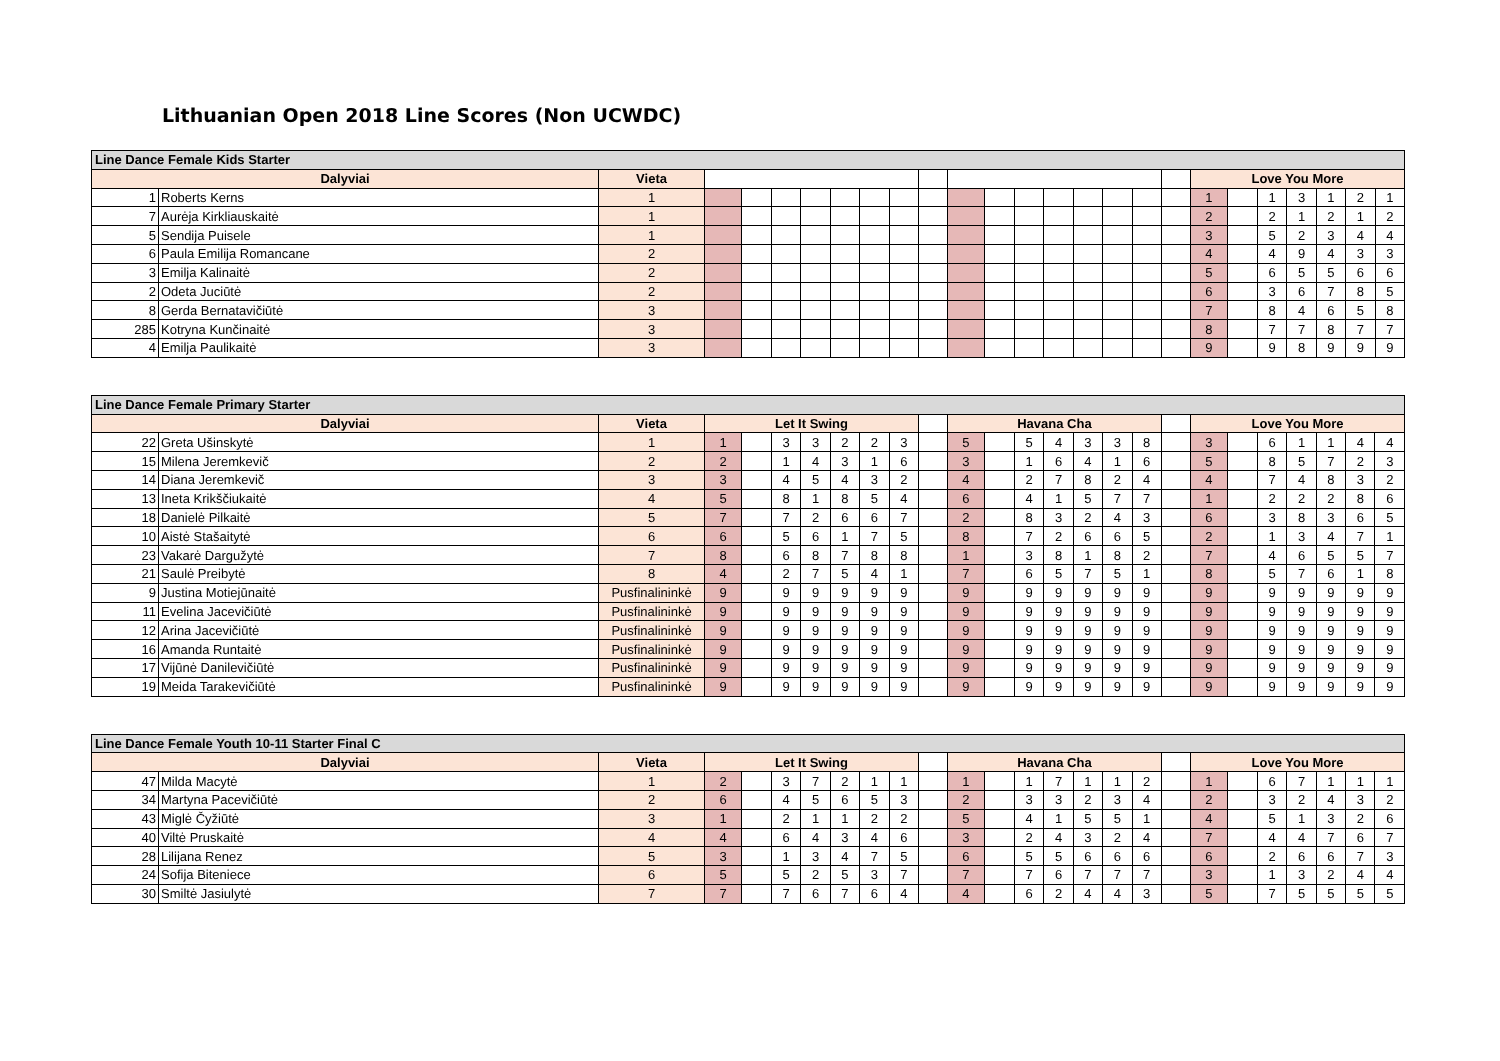Lithuanian Open 2018 Line Scores (Non UCWDC)
| Line Dance Female Kids Starter | | | | | | | | | | | | | | | | | | | | | | | | | |
| --- | --- | --- | --- | --- | --- | --- | --- | --- | --- | --- | --- | --- | --- | --- | --- | --- | --- | --- | --- | --- | --- | --- | --- | --- | --- |
| Dalyviai | | Vieta | | | | | | | | | | | | | | | | | Love You More | | | | | | |
| 1 | Roberts Kerns | 1 | | | | | | | | | | | | | | | | | 1 | | 1 | 3 | 1 | 2 | 1 |
| 7 | Aurėja Kirkliauskaitė | 1 | | | | | | | | | | | | | | | | | 2 | | 2 | 1 | 2 | 1 | 2 |
| 5 | Sendija Puisele | 1 | | | | | | | | | | | | | | | | | 3 | | 5 | 2 | 3 | 4 | 4 |
| 6 | Paula Emilija Romancane | 2 | | | | | | | | | | | | | | | | | 4 | | 4 | 9 | 4 | 3 | 3 |
| 3 | Emilja Kalinaitė | 2 | | | | | | | | | | | | | | | | | 5 | | 6 | 5 | 5 | 6 | 6 |
| 2 | Odeta Juciūtė | 2 | | | | | | | | | | | | | | | | | 6 | | 3 | 6 | 7 | 8 | 5 |
| 8 | Gerda Bernatavičiūtė | 3 | | | | | | | | | | | | | | | | | 7 | | 8 | 4 | 6 | 5 | 8 |
| 285 | Kotryna Kunčinaitė | 3 | | | | | | | | | | | | | | | | | 8 | | 7 | 7 | 8 | 7 | 7 |
| 4 | Emilja Paulikaitė | 3 | | | | | | | | | | | | | | | | | 9 | | 9 | 8 | 9 | 9 | 9 |
| Line Dance Female Primary Starter | | | | | | | | | | | | | | | | | | | | | | | | | |
| --- | --- | --- | --- | --- | --- | --- | --- | --- | --- | --- | --- | --- | --- | --- | --- | --- | --- | --- | --- | --- | --- | --- | --- | --- | --- |
| Dalyviai | | Vieta | Let It Swing | | | | | | | | Havana Cha | | | | | | | | Love You More | | | | | | |
| 22 | Greta Ušinskytė | 1 | 1 | | 3 | 3 | 2 | 2 | 3 | | 5 | | 5 | 4 | 3 | 3 | 8 | | 3 | | 6 | 1 | 1 | 4 | 4 |
| 15 | Milena Jeremkevič | 2 | 2 | | 1 | 4 | 3 | 1 | 6 | | 3 | | 1 | 6 | 4 | 1 | 6 | | 5 | | 8 | 5 | 7 | 2 | 3 |
| 14 | Diana Jeremkevič | 3 | 3 | | 4 | 5 | 4 | 3 | 2 | | 4 | | 2 | 7 | 8 | 2 | 4 | | 4 | | 7 | 4 | 8 | 3 | 2 |
| 13 | Ineta Krikščiukaitė | 4 | 5 | | 8 | 1 | 8 | 5 | 4 | | 6 | | 4 | 1 | 5 | 7 | 7 | | 1 | | 2 | 2 | 2 | 8 | 6 |
| 18 | Danielė Pilkaitė | 5 | 7 | | 7 | 2 | 6 | 6 | 7 | | 2 | | 8 | 3 | 2 | 4 | 3 | | 6 | | 3 | 8 | 3 | 6 | 5 |
| 10 | Aistė Stašaitytė | 6 | 6 | | 5 | 6 | 1 | 7 | 5 | | 8 | | 7 | 2 | 6 | 6 | 5 | | 2 | | 1 | 3 | 4 | 7 | 1 |
| 23 | Vakarė Dargužytė | 7 | 8 | | 6 | 8 | 7 | 8 | 8 | | 1 | | 3 | 8 | 1 | 8 | 2 | | 7 | | 4 | 6 | 5 | 5 | 7 |
| 21 | Saulė Preibytė | 8 | 4 | | 2 | 7 | 5 | 4 | 1 | | 7 | | 6 | 5 | 7 | 5 | 1 | | 8 | | 5 | 7 | 6 | 1 | 8 |
| 9 | Justina Motiejūnaitė | Pusfinalininkė | 9 | | 9 | 9 | 9 | 9 | 9 | | 9 | | 9 | 9 | 9 | 9 | 9 | | 9 | | 9 | 9 | 9 | 9 | 9 |
| 11 | Evelina Jacevičiūtė | Pusfinalininkė | 9 | | 9 | 9 | 9 | 9 | 9 | | 9 | | 9 | 9 | 9 | 9 | 9 | | 9 | | 9 | 9 | 9 | 9 | 9 |
| 12 | Arina Jacevičiūtė | Pusfinalininkė | 9 | | 9 | 9 | 9 | 9 | 9 | | 9 | | 9 | 9 | 9 | 9 | 9 | | 9 | | 9 | 9 | 9 | 9 | 9 |
| 16 | Amanda Runtaitė | Pusfinalininkė | 9 | | 9 | 9 | 9 | 9 | 9 | | 9 | | 9 | 9 | 9 | 9 | 9 | | 9 | | 9 | 9 | 9 | 9 | 9 |
| 17 | Vijūnė Danilevičiūtė | Pusfinalininkė | 9 | | 9 | 9 | 9 | 9 | 9 | | 9 | | 9 | 9 | 9 | 9 | 9 | | 9 | | 9 | 9 | 9 | 9 | 9 |
| 19 | Meida Tarakevičiūtė | Pusfinalininkė | 9 | | 9 | 9 | 9 | 9 | 9 | | 9 | | 9 | 9 | 9 | 9 | 9 | | 9 | | 9 | 9 | 9 | 9 | 9 |
| Line Dance Female Youth 10-11 Starter Final C | | | | | | | | | | | | | | | | | | | | | | | | | |
| --- | --- | --- | --- | --- | --- | --- | --- | --- | --- | --- | --- | --- | --- | --- | --- | --- | --- | --- | --- | --- | --- | --- | --- | --- | --- |
| Dalyviai | | Vieta | Let It Swing | | | | | | | | Havana Cha | | | | | | | | Love You More | | | | | | |
| 47 | Milda Macytė | 1 | 2 | | 3 | 7 | 2 | 1 | 1 | | 1 | | 1 | 7 | 1 | 1 | 2 | | 1 | | 6 | 7 | 1 | 1 | 1 |
| 34 | Martyna Pacevičiūtė | 2 | 6 | | 4 | 5 | 6 | 5 | 3 | | 2 | | 3 | 3 | 2 | 3 | 4 | | 2 | | 3 | 2 | 4 | 3 | 2 |
| 43 | Miglė Čyžiūtė | 3 | 1 | | 2 | 1 | 1 | 2 | 2 | | 5 | | 4 | 1 | 5 | 5 | 1 | | 4 | | 5 | 1 | 3 | 2 | 6 |
| 40 | Viltė Pruskaitė | 4 | 4 | | 6 | 4 | 3 | 4 | 6 | | 3 | | 2 | 4 | 3 | 2 | 4 | | 7 | | 4 | 4 | 7 | 6 | 7 |
| 28 | Lilijana Renez | 5 | 3 | | 1 | 3 | 4 | 7 | 5 | | 6 | | 5 | 5 | 6 | 6 | 6 | | 6 | | 2 | 6 | 6 | 7 | 3 |
| 24 | Sofija Biteniece | 6 | 5 | | 5 | 2 | 5 | 3 | 7 | | 7 | | 7 | 6 | 7 | 7 | 7 | | 3 | | 1 | 3 | 2 | 4 | 4 |
| 30 | Smiltė Jasiulytė | 7 | 7 | | 7 | 6 | 7 | 6 | 4 | | 4 | | 6 | 2 | 4 | 4 | 3 | | 5 | | 7 | 5 | 5 | 5 | 5 |